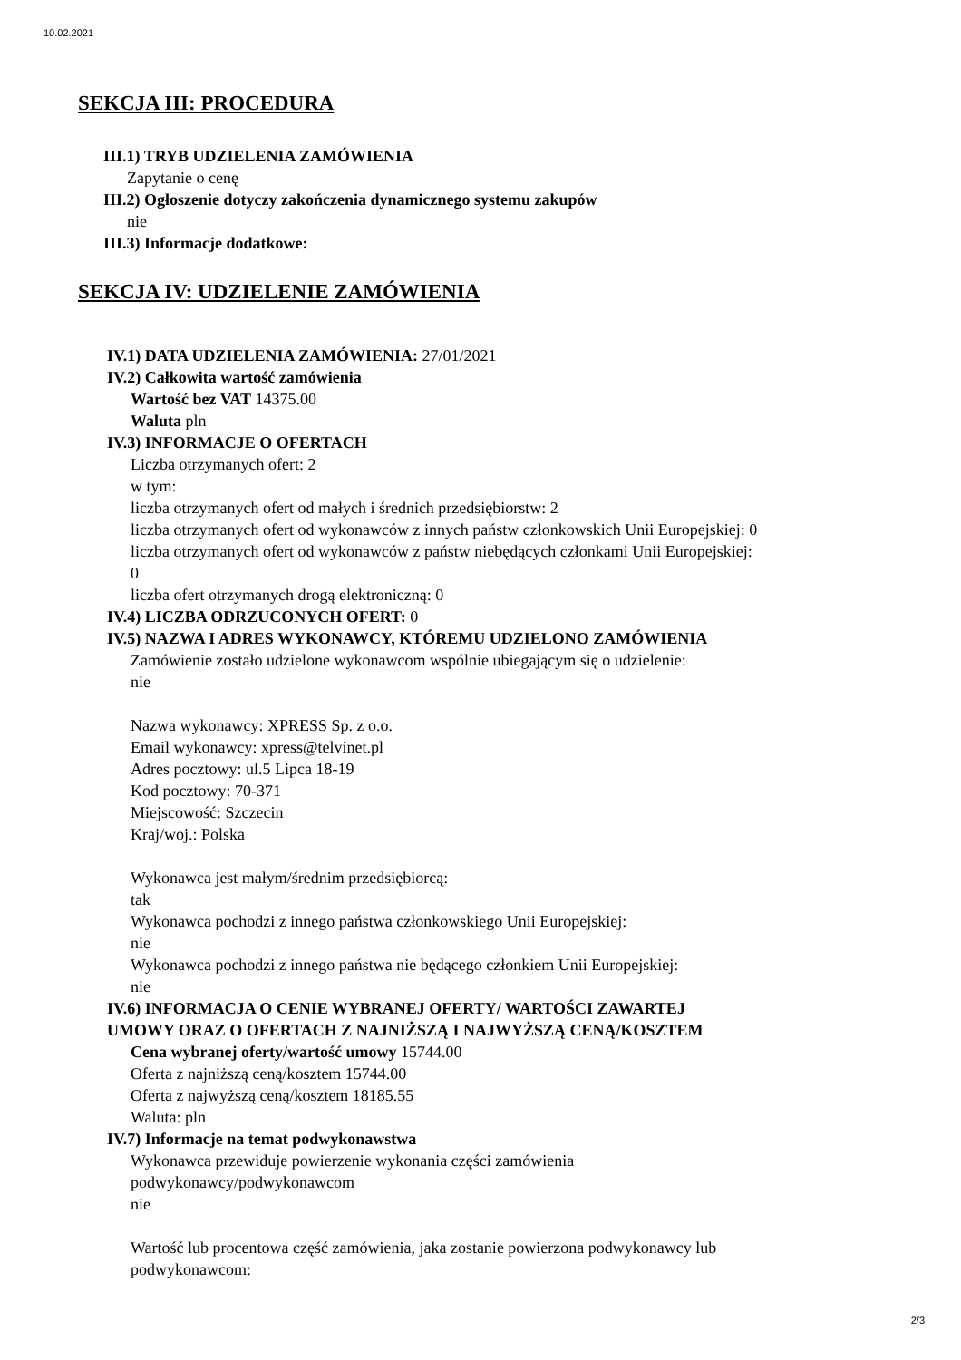10.02.2021
SEKCJA III: PROCEDURA
III.1) TRYB UDZIELENIA ZAMÓWIENIA
Zapytanie o cenę
III.2) Ogłoszenie dotyczy zakończenia dynamicznego systemu zakupów
nie
III.3) Informacje dodatkowe:
SEKCJA IV: UDZIELENIE ZAMÓWIENIA
IV.1) DATA UDZIELENIA ZAMÓWIENIA: 27/01/2021
IV.2) Całkowita wartość zamówienia
Wartość bez VAT 14375.00
Waluta pln
IV.3) INFORMACJE O OFERTACH
Liczba otrzymanych ofert: 2
w tym:
liczba otrzymanych ofert od małych i średnich przedsiębiorstw: 2
liczba otrzymanych ofert od wykonawców z innych państw członkowskich Unii Europejskiej: 0
liczba otrzymanych ofert od wykonawców z państw niebędących członkami Unii Europejskiej:
0
liczba ofert otrzymanych drogą elektroniczną: 0
IV.4) LICZBA ODRZUCONYCH OFERT: 0
IV.5) NAZWA I ADRES WYKONAWCY, KTÓREMU UDZIELONO ZAMÓWIENIA
Zamówienie zostało udzielone wykonawcom wspólnie ubiegającym się o udzielenie:
nie
Nazwa wykonawcy: XPRESS Sp. z o.o.
Email wykonawcy: xpress@telvinet.pl
Adres pocztowy: ul.5 Lipca 18-19
Kod pocztowy: 70-371
Miejscowość: Szczecin
Kraj/woj.: Polska
Wykonawca jest małym/średnim przedsiębiorcą:
tak
Wykonawca pochodzi z innego państwa członkowskiego Unii Europejskiej:
nie
Wykonawca pochodzi z innego państwa nie będącego członkiem Unii Europejskiej:
nie
IV.6) INFORMACJA O CENIE WYBRANEJ OFERTY/ WARTOŚCI ZAWARTEJ
UMOWY ORAZ O OFERTACH Z NAJNIŻSZĄ I NAJWYŻSZĄ CENĄ/KOSZTEM
Cena wybranej oferty/wartość umowy 15744.00
Oferta z najniższą ceną/kosztem 15744.00
Oferta z najwyższą ceną/kosztem 18185.55
Waluta: pln
IV.7) Informacje na temat podwykonawstwa
Wykonawca przewiduje powierzenie wykonania części zamówienia
podwykonawcy/podwykonawcom
nie
Wartość lub procentowa część zamówienia, jaka zostanie powierzona podwykonawcy lub
podwykonawcom:
2/3